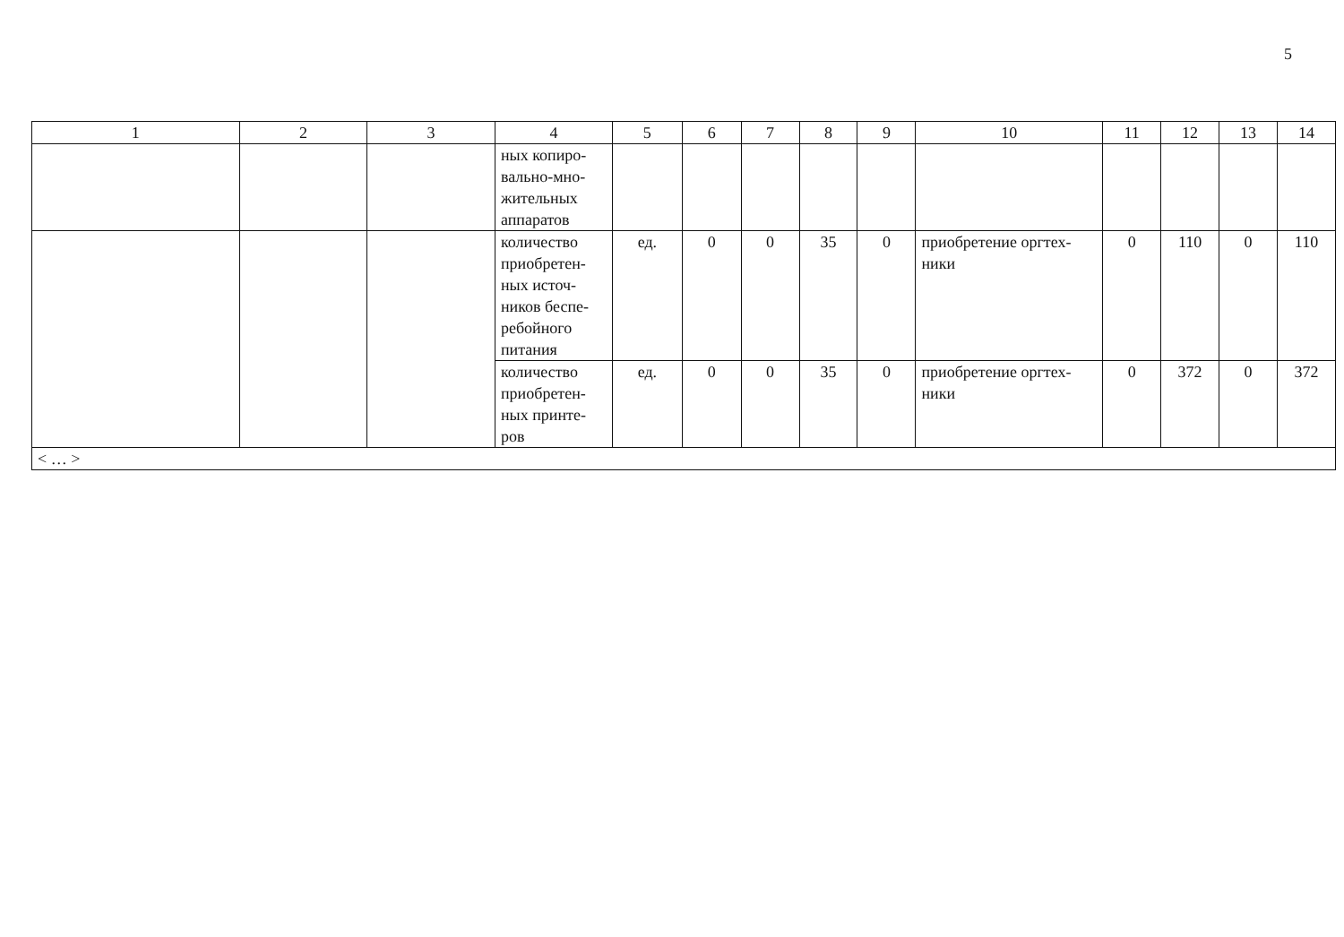5
| 1 | 2 | 3 | 4 | 5 | 6 | 7 | 8 | 9 | 10 | 11 | 12 | 13 | 14 |
| --- | --- | --- | --- | --- | --- | --- | --- | --- | --- | --- | --- | --- | --- |
| | | | ных копиро- вально-мно- жительных аппаратов | | | | | | | | | | |
| | | | количество приобретен- ных источ- ников беспе- ребойного питания | ед. | 0 | 0 | 35 | 0 | приобретение оргтех- ники | 0 | 110 | 0 | 110 |
| | | | количество приобретен- ных принте- ров | ед. | 0 | 0 | 35 | 0 | приобретение оргтех- ники | 0 | 372 | 0 | 372 |
| < … > | | | | | | | | | | | | | |